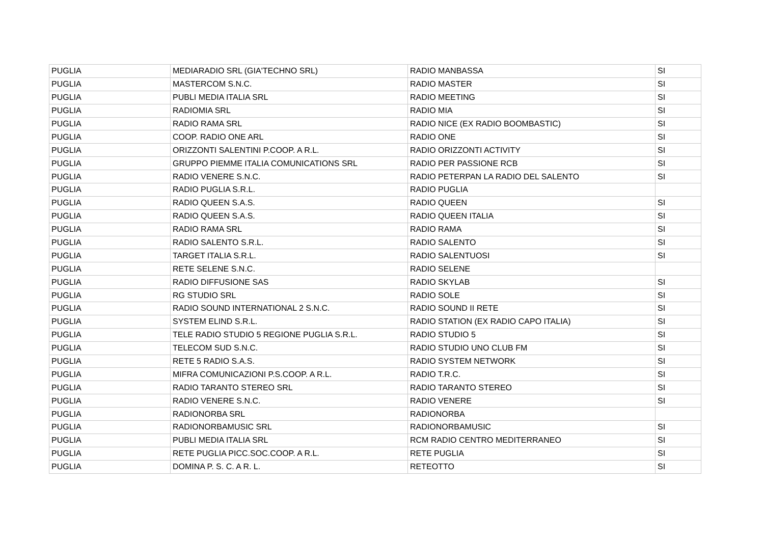| PUGLIA | MEDIARADIO SRL (GIA'TECHNO SRL) | RADIO MANBASSA | SI |
| PUGLIA | MASTERCOM S.N.C. | RADIO MASTER | SI |
| PUGLIA | PUBLI MEDIA ITALIA SRL | RADIO MEETING | SI |
| PUGLIA | RADIOMIA SRL | RADIO MIA | SI |
| PUGLIA | RADIO RAMA SRL | RADIO NICE (EX RADIO BOOMBASTIC) | SI |
| PUGLIA | COOP. RADIO ONE ARL | RADIO ONE | SI |
| PUGLIA | ORIZZONTI SALENTINI P.COOP. A R.L. | RADIO ORIZZONTI ACTIVITY | SI |
| PUGLIA | GRUPPO PIEMME ITALIA COMUNICATIONS SRL | RADIO PER PASSIONE RCB | SI |
| PUGLIA | RADIO VENERE S.N.C. | RADIO PETERPAN LA RADIO DEL SALENTO | SI |
| PUGLIA | RADIO PUGLIA S.R.L. | RADIO PUGLIA | |
| PUGLIA | RADIO QUEEN S.A.S. | RADIO QUEEN | SI |
| PUGLIA | RADIO QUEEN S.A.S. | RADIO QUEEN ITALIA | SI |
| PUGLIA | RADIO RAMA SRL | RADIO RAMA | SI |
| PUGLIA | RADIO SALENTO S.R.L. | RADIO SALENTO | SI |
| PUGLIA | TARGET ITALIA S.R.L. | RADIO SALENTUOSI | SI |
| PUGLIA | RETE SELENE S.N.C. | RADIO SELENE | |
| PUGLIA | RADIO DIFFUSIONE SAS | RADIO SKYLAB | SI |
| PUGLIA | RG STUDIO SRL | RADIO SOLE | SI |
| PUGLIA | RADIO SOUND INTERNATIONAL 2 S.N.C. | RADIO SOUND II RETE | SI |
| PUGLIA | SYSTEM ELIND S.R.L. | RADIO STATION (EX RADIO CAPO ITALIA) | SI |
| PUGLIA | TELE RADIO STUDIO 5 REGIONE PUGLIA S.R.L. | RADIO STUDIO 5 | SI |
| PUGLIA | TELECOM SUD S.N.C. | RADIO STUDIO UNO CLUB FM | SI |
| PUGLIA | RETE 5 RADIO S.A.S. | RADIO SYSTEM NETWORK | SI |
| PUGLIA | MIFRA COMUNICAZIONI P.S.COOP. A R.L. | RADIO T.R.C. | SI |
| PUGLIA | RADIO TARANTO STEREO SRL | RADIO TARANTO STEREO | SI |
| PUGLIA | RADIO VENERE S.N.C. | RADIO VENERE | SI |
| PUGLIA | RADIONORBA SRL | RADIONORBA | |
| PUGLIA | RADIONORBAMUSIC SRL | RADIONORBAMUSIC | SI |
| PUGLIA | PUBLI MEDIA ITALIA SRL | RCM RADIO CENTRO MEDITERRANEO | SI |
| PUGLIA | RETE PUGLIA PICC.SOC.COOP. A R.L. | RETE PUGLIA | SI |
| PUGLIA | DOMINA P. S. C. A R. L. | RETEOTTO | SI |